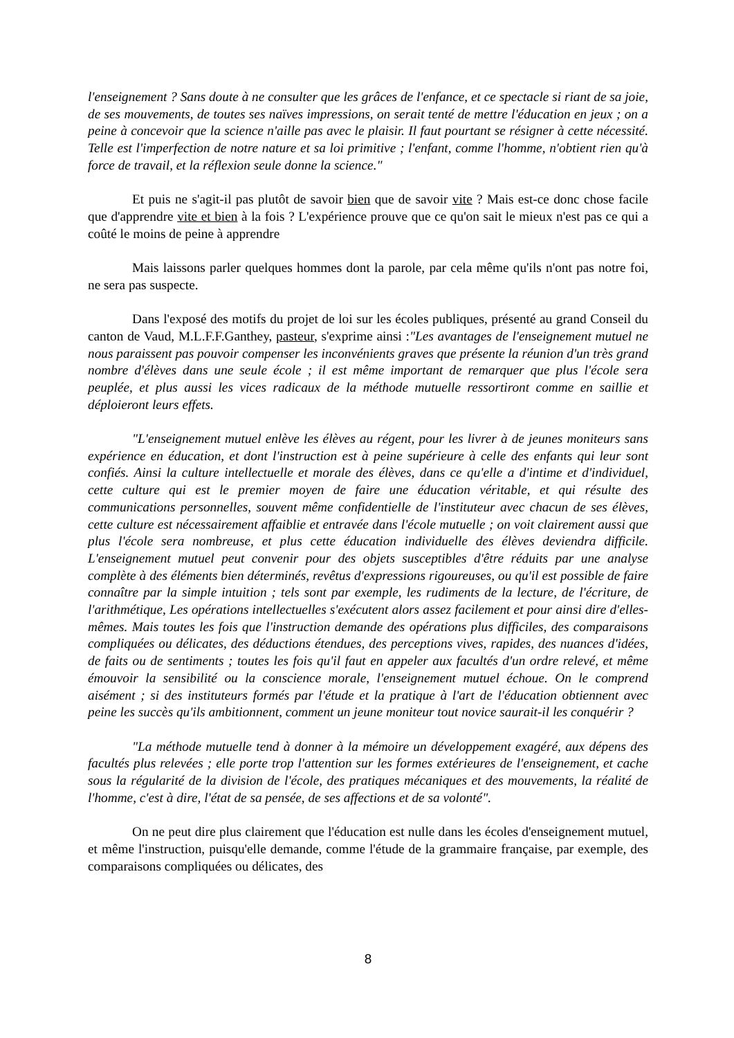l'enseignement ? Sans doute à ne consulter que les grâces de l'enfance, et ce spectacle si riant de sa joie, de ses mouvements, de toutes ses naïves impressions, on serait tenté de mettre l'éducation en jeux ; on a peine à concevoir que la science n'aille pas avec le plaisir. Il faut pourtant se résigner à cette nécessité. Telle est l'imperfection de notre nature et sa loi primitive ; l'enfant, comme l'homme, n'obtient rien qu'à force de travail, et la réflexion seule donne la science."
Et puis ne s'agit-il pas plutôt de savoir bien que de savoir vite ? Mais est-ce donc chose facile que d'apprendre vite et bien à la fois ? L'expérience prouve que ce qu'on sait le mieux n'est pas ce qui a coûté le moins de peine à apprendre
Mais laissons parler quelques hommes dont la parole, par cela même qu'ils n'ont pas notre foi, ne sera pas suspecte.
Dans l'exposé des motifs du projet de loi sur les écoles publiques, présenté au grand Conseil du canton de Vaud, M.L.F.F.Ganthey, pasteur, s'exprime ainsi :"Les avantages de l'enseignement mutuel ne nous paraissent pas pouvoir compenser les inconvénients graves que présente la réunion d'un très grand nombre d'élèves dans une seule école ; il est même important de remarquer que plus l'école sera peuplée, et plus aussi les vices radicaux de la méthode mutuelle ressortiront comme en saillie et déploieront leurs effets.
"L'enseignement mutuel enlève les élèves au régent, pour les livrer à de jeunes moniteurs sans expérience en éducation, et dont l'instruction est à peine supérieure à celle des enfants qui leur sont confiés. Ainsi la culture intellectuelle et morale des élèves, dans ce qu'elle a d'intime et d'individuel, cette culture qui est le premier moyen de faire une éducation véritable, et qui résulte des communications personnelles, souvent même confidentielle de l'instituteur avec chacun de ses élèves, cette culture est nécessairement affaiblie et entravée dans l'école mutuelle ; on voit clairement aussi que plus l'école sera nombreuse, et plus cette éducation individuelle des élèves deviendra difficile. L'enseignement mutuel peut convenir pour des objets susceptibles d'être réduits par une analyse complète à des éléments bien déterminés, revêtus d'expressions rigoureuses, ou qu'il est possible de faire connaître par la simple intuition ; tels sont par exemple, les rudiments de la lecture, de l'écriture, de l'arithmétique, Les opérations intellectuelles s'exécutent alors assez facilement et pour ainsi dire d'elles-mêmes. Mais toutes les fois que l'instruction demande des opérations plus difficiles, des comparaisons compliquées ou délicates, des déductions étendues, des perceptions vives, rapides, des nuances d'idées, de faits ou de sentiments ; toutes les fois qu'il faut en appeler aux facultés d'un ordre relevé, et même émouvoir la sensibilité ou la conscience morale, l'enseignement mutuel échoue. On le comprend aisément ; si des instituteurs formés par l'étude et la pratique à l'art de l'éducation obtiennent avec peine les succès qu'ils ambitionnent, comment un jeune moniteur tout novice saurait-il les conquérir ?
"La méthode mutuelle tend à donner à la mémoire un développement exagéré, aux dépens des facultés plus relevées ; elle porte trop l'attention sur les formes extérieures de l'enseignement, et cache sous la régularité de la division de l'école, des pratiques mécaniques et des mouvements, la réalité de l'homme, c'est à dire, l'état de sa pensée, de ses affections et de sa volonté".
On ne peut dire plus clairement que l'éducation est nulle dans les écoles d'enseignement mutuel, et même l'instruction, puisqu'elle demande, comme l'étude de la grammaire française, par exemple, des comparaisons compliquées ou délicates, des
8